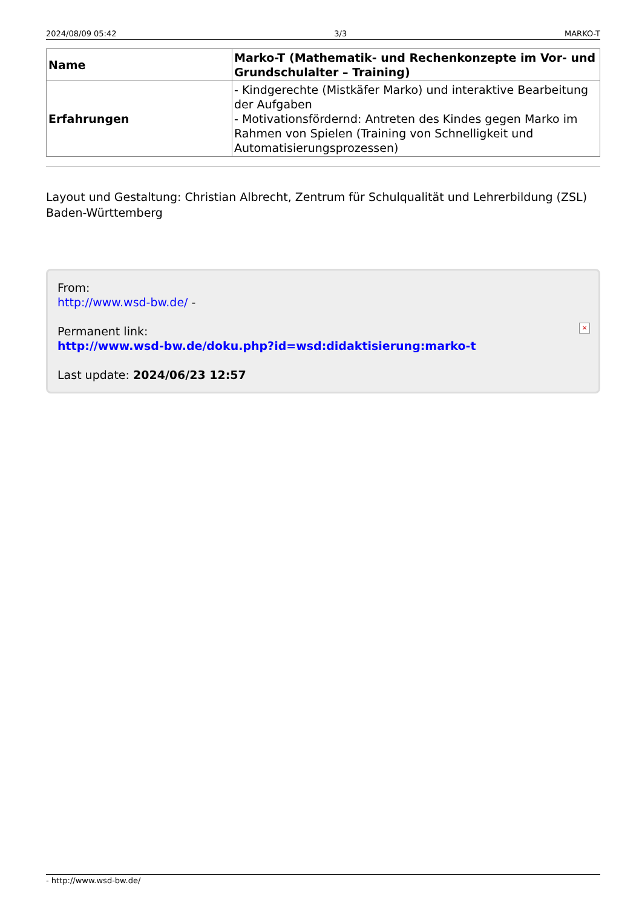2024/08/09 05:42 3/3 MARKO-T
| Name | Marko-T (Mathematik- und Rechenkonzepte im Vor- und Grundschulalter – Training) |
| Erfahrungen | - Kindgerechte (Mistkäfer Marko) und interaktive Bearbeitung der Aufgaben - Motivationsfördernd: Antreten des Kindes gegen Marko im Rahmen von Spielen (Training von Schnelligkeit und Automatisierungsprozessen) |
Layout und Gestaltung: Christian Albrecht, Zentrum für Schulqualität und Lehrerbildung (ZSL) Baden-Württemberg
From:
http://www.wsd-bw.de/ -
Permanent link:
http://www.wsd-bw.de/doku.php?id=wsd:didaktisierung:marko-t
Last update: 2024/06/23 12:57
×
- http://www.wsd-bw.de/